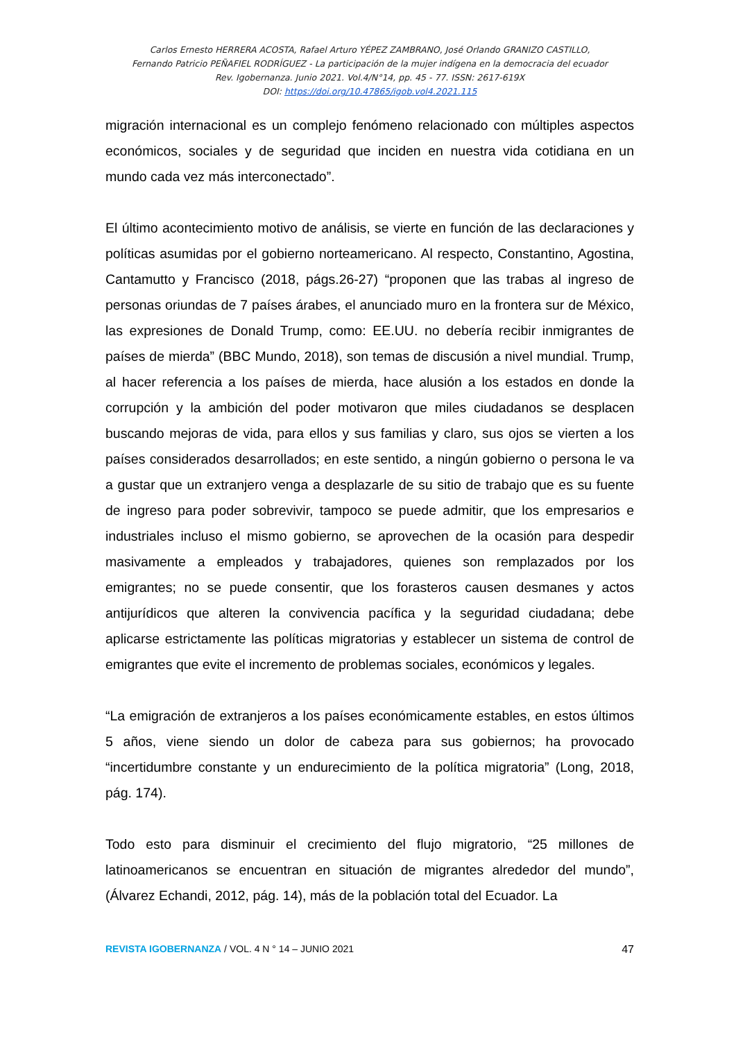Carlos Ernesto HERRERA ACOSTA, Rafael Arturo YÉPEZ ZAMBRANO, José Orlando GRANIZO CASTILLO,
Fernando Patricio PEÑAFIEL RODRÍGUEZ - La participación de la mujer indígena en la democracia del ecuador
Rev. Igobernanza. Junio 2021. Vol.4/N°14, pp. 45 - 77. ISSN: 2617-619X
DOI: https://doi.org/10.47865/igob.vol4.2021.115
migración internacional es un complejo fenómeno relacionado con múltiples aspectos económicos, sociales y de seguridad que inciden en nuestra vida cotidiana en un mundo cada vez más interconectado”.
El último acontecimiento motivo de análisis, se vierte en función de las declaraciones y políticas asumidas por el gobierno norteamericano. Al respecto, Constantino, Agostina, Cantamutto y Francisco (2018, págs.26-27) “proponen que las trabas al ingreso de personas oriundas de 7 países árabes, el anunciado muro en la frontera sur de México, las expresiones de Donald Trump, como: EE.UU. no debería recibir inmigrantes de países de mierda” (BBC Mundo, 2018), son temas de discusión a nivel mundial. Trump, al hacer referencia a los países de mierda, hace alusión a los estados en donde la corrupción y la ambición del poder motivaron que miles ciudadanos se desplacen buscando mejoras de vida, para ellos y sus familias y claro, sus ojos se vierten a los países considerados desarrollados; en este sentido, a ningún gobierno o persona le va a gustar que un extranjero venga a desplazarle de su sitio de trabajo que es su fuente de ingreso para poder sobrevivir, tampoco se puede admitir, que los empresarios e industriales incluso el mismo gobierno, se aprovechen de la ocasión para despedir masivamente a empleados y trabajadores, quienes son remplazados por los emigrantes; no se puede consentir, que los forasteros causen desmanes y actos antijurídicos que alteren la convivencia pacífica y la seguridad ciudadana; debe aplicarse estrictamente las políticas migratorias y establecer un sistema de control de emigrantes que evite el incremento de problemas sociales, económicos y legales.
“La emigración de extranjeros a los países económicamente estables, en estos últimos 5 años, viene siendo un dolor de cabeza para sus gobiernos; ha provocado “incertidumbre constante y un endurecimiento de la política migratoria” (Long, 2018, pág. 174).
Todo esto para disminuir el crecimiento del flujo migratorio, “25 millones de latinoamericanos se encuentran en situación de migrantes alrededor del mundo”, (Álvarez Echandi, 2012, pág. 14), más de la población total del Ecuador. La
REVISTA IGOBERNANZA / VOL. 4 N ° 14 – JUNIO 2021 47